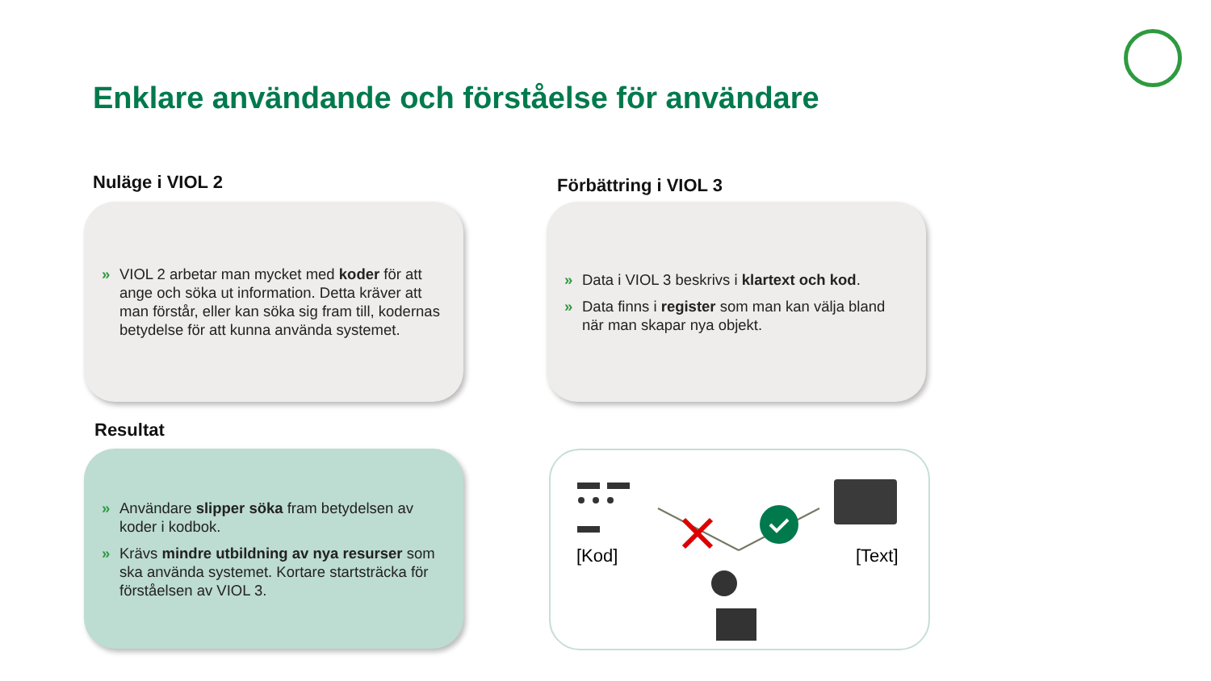Enklare användande och förståelse för användare
Nuläge i VIOL 2 Förbättring i VIOL 3
» VIOL 2 arbetar man mycket med koder för att ange och söka ut information. Detta kräver att man förstår, eller kan söka sig fram till, kodernas betydelse för att kunna använda systemet.
» Data i VIOL 3 beskrivs i klartext och kod.
» Data finns i register som man kan välja bland när man skapar nya objekt.
Resultat
» Användare slipper söka fram betydelsen av koder i kodbok.
» Krävs mindre utbildning av nya resurser som ska använda systemet. Kortare startsträcka för förståelsen av VIOL 3.
[Kod] [Text]